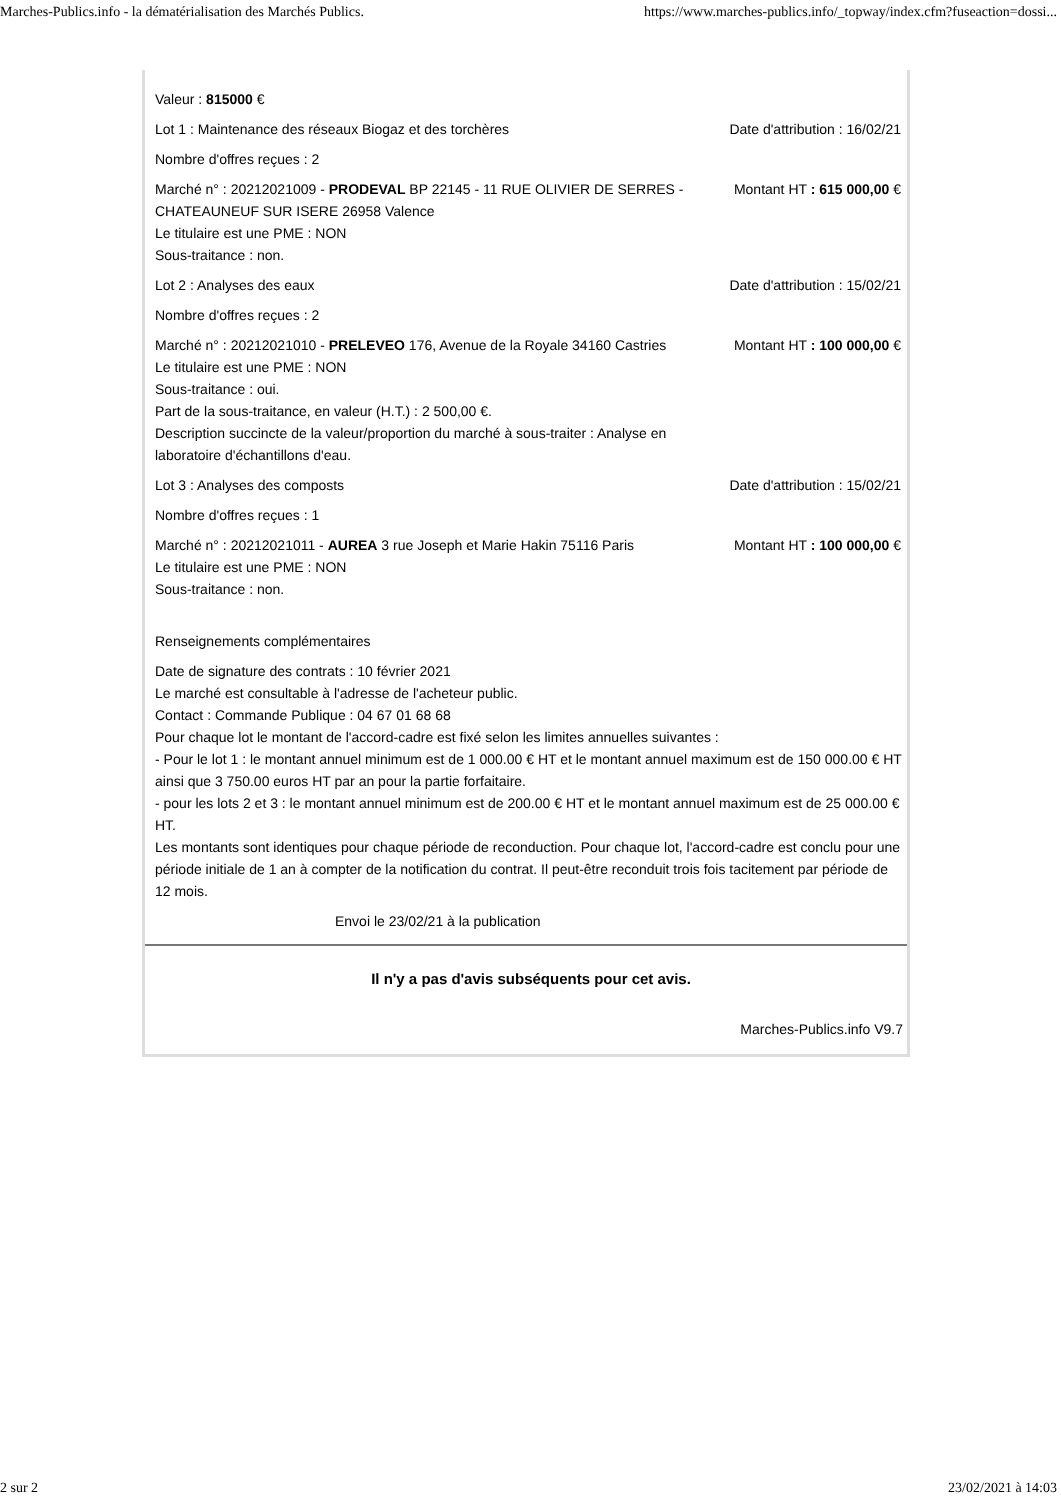Marches-Publics.info - la dématérialisation des Marchés Publics. https://www.marches-publics.info/_topway/index.cfm?fuseaction=dossi...
Valeur : 815000 €
Lot 1 : Maintenance des réseaux Biogaz et des torchères
Date d'attribution : 16/02/21
Nombre d'offres reçues : 2
Marché n° : 20212021009 - PRODEVAL BP 22145 - 11 RUE OLIVIER DE SERRES - CHATEAUNEUF SUR ISERE 26958 Valence
Le titulaire est une PME : NON
Sous-traitance : non.
Montant HT : 615 000,00 €
Lot 2 : Analyses des eaux Date d'attribution : 15/02/21
Nombre d'offres reçues : 2
Marché n° : 20212021010 - PRELEVEO 176, Avenue de la Royale 34160 Castries
Le titulaire est une PME : NON
Sous-traitance : oui.
Part de la sous-traitance, en valeur (H.T.) : 2 500,00 €.
Description succincte de la valeur/proportion du marché à sous-traiter : Analyse en laboratoire d'échantillons d'eau.
Montant HT : 100 000,00 €
Lot 3 : Analyses des composts Date d'attribution : 15/02/21
Nombre d'offres reçues : 1
Marché n° : 20212021011 - AUREA 3 rue Joseph et Marie Hakin 75116 Paris
Le titulaire est une PME : NON
Sous-traitance : non.
Montant HT : 100 000,00 €
Renseignements complémentaires
Date de signature des contrats : 10 février 2021
Le marché est consultable à l'adresse de l'acheteur public.
Contact : Commande Publique : 04 67 01 68 68
Pour chaque lot le montant de l'accord-cadre est fixé selon les limites annuelles suivantes :
- Pour le lot 1 : le montant annuel minimum est de 1 000.00 € HT et le montant annuel maximum est de 150 000.00 € HT ainsi que 3 750.00 euros HT par an pour la partie forfaitaire.
- pour les lots 2 et 3 : le montant annuel minimum est de 200.00 € HT et le montant annuel maximum est de 25 000.00 € HT.
Les montants sont identiques pour chaque période de reconduction. Pour chaque lot, l'accord-cadre est conclu pour une période initiale de 1 an à compter de la notification du contrat. Il peut-être reconduit trois fois tacitement par période de 12 mois.
Envoi le 23/02/21 à la publication
Il n'y a pas d'avis subséquents pour cet avis.
Marches-Publics.info V9.7
2 sur 2 23/02/2021 à 14:03